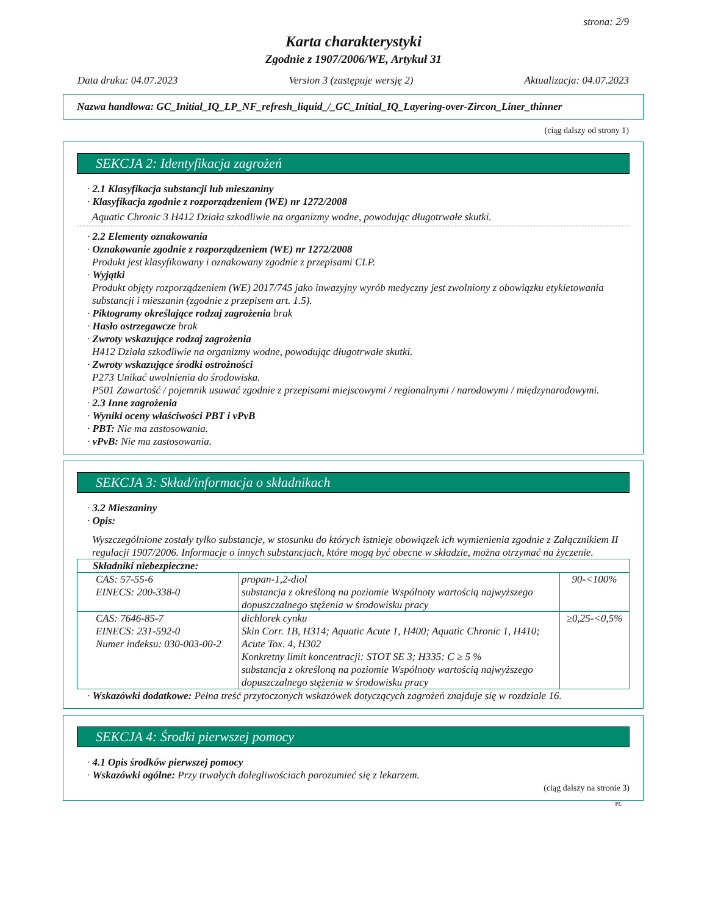strona: 2/9
Karta charakterystyki
Zgodnie z 1907/2006/WE, Artykuł 31
Data druku: 04.07.2023 Version 3 (zastępuje wersję 2) Aktualizacja: 04.07.2023
Nazwa handlowa: GC_Initial_IQ_LP_NF_refresh_liquid_/_GC_Initial_IQ_Layering-over-Zircon_Liner_thinner
(ciąg dalszy od strony 1)
SEKCJA 2: Identyfikacja zagrożeń
· 2.1 Klasyfikacja substancji lub mieszaniny
· Klasyfikacja zgodnie z rozporządzeniem (WE) nr 1272/2008
Aquatic Chronic 3 H412 Działa szkodliwie na organizmy wodne, powodując długotrwałe skutki.
· 2.2 Elementy oznakowania
· Oznakowanie zgodnie z rozporządzeniem (WE) nr 1272/2008
Produkt jest klasyfikowany i oznakowany zgodnie z przepisami CLP.
· Wyjątki
Produkt objęty rozporządzeniem (WE) 2017/745 jako inwazyjny wyrób medyczny jest zwolniony z obowiązku etykietowania substancji i mieszanin (zgodnie z przepisem art. 1.5).
· Piktogramy określające rodzaj zagrożenia brak
· Hasło ostrzegawcze brak
· Zwroty wskazujące rodzaj zagrożenia
H412 Działa szkodliwie na organizmy wodne, powodując długotrwałe skutki.
· Zwroty wskazujące środki ostrożności
P273 Unikać uwolnienia do środowiska.
P501 Zawartość / pojemnik usuwać zgodnie z przepisami miejscowymi / regionalnymi / narodowymi / międzynarodowymi.
· 2.3 Inne zagrożenia
· Wyniki oceny właściwości PBT i vPvB
· PBT: Nie ma zastosowania.
· vPvB: Nie ma zastosowania.
SEKCJA 3: Skład/informacja o składnikach
· 3.2 Mieszaniny
· Opis:
Wyszczególnione zostały tylko substancje, w stosunku do których istnieje obowiązek ich wymienienia zgodnie z Załącznikiem II regulacji 1907/2006. Informacje o innych substancjach, które mogą być obecne w składzie, można otrzymać na życzenie.
| Składniki niebezpieczne: | | |
| CAS: 57-55-6 EINECS: 200-338-0 | propan-1,2-diol substancja z określoną na poziomie Wspólnoty wartością najwyższego dopuszczalnego stężenia w środowisku pracy | 90-<100% |
| CAS: 7646-85-7 EINECS: 231-592-0 Numer indeksu: 030-003-00-2 | dichlorek cynku Skin Corr. 1B, H314; Aquatic Acute 1, H400; Aquatic Chronic 1, H410; Acute Tox. 4, H302 Konkretny limit koncentracji: STOT SE 3; H335: C ≥ 5 % substancja z określoną na poziomie Wspólnoty wartością najwyższego dopuszczalnego stężenia w środowisku pracy | ≥0,25-<0,5% |
· Wskazówki dodatkowe: Pełna treść przytoczonych wskazówek dotyczących zagrożeń znajduje się w rozdziale 16.
SEKCJA 4: Środki pierwszej pomocy
· 4.1 Opis środków pierwszej pomocy
· Wskazówki ogólne: Przy trwałych dolegliwościach porozumieć się z lekarzem.
(ciąg dalszy na stronie 3)
PL